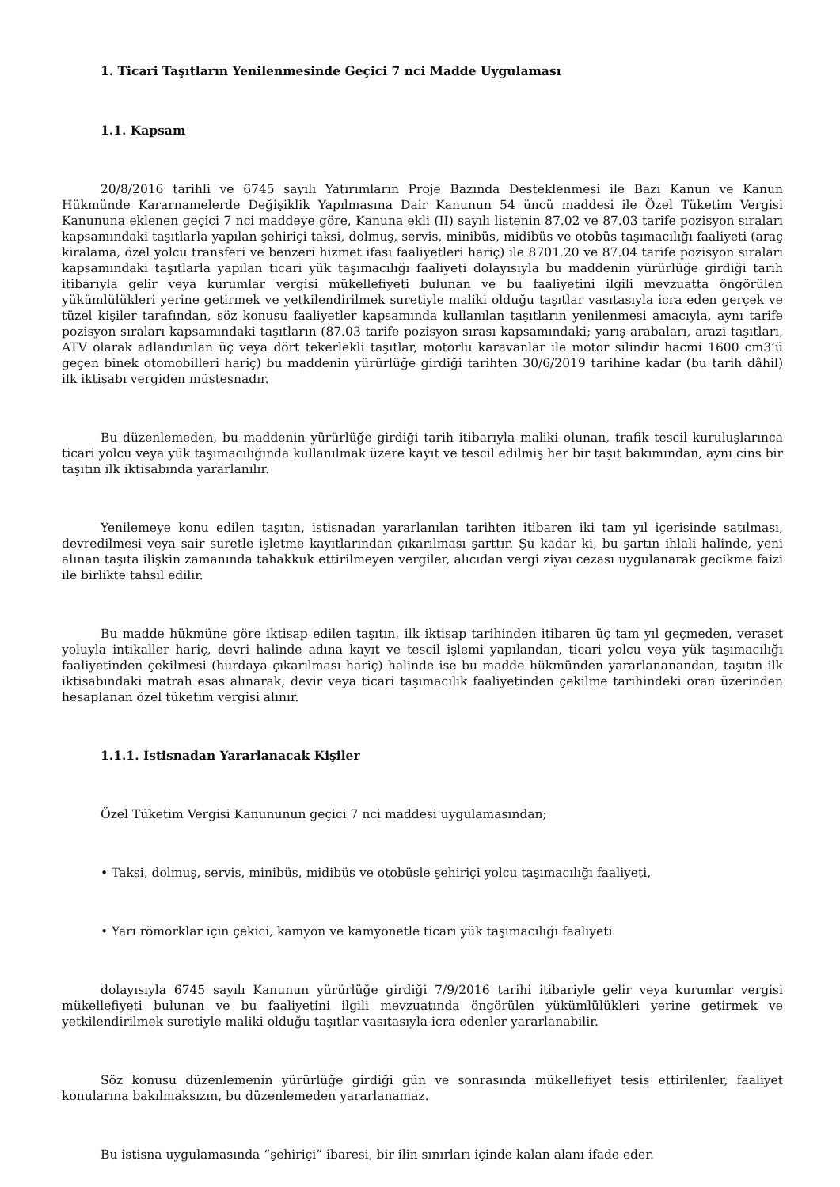1. Ticari Taşıtların Yenilenmesinde Geçici 7 nci Madde Uygulaması
1.1. Kapsam
20/8/2016 tarihli ve 6745 sayılı Yatırımların Proje Bazında Desteklenmesi ile Bazı Kanun ve Kanun Hükmünde Kararnamelerde Değişiklik Yapılmasına Dair Kanunun 54 üncü maddesi ile Özel Tüketim Vergisi Kanununa eklenen geçici 7 nci maddeye göre, Kanuna ekli (II) sayılı listenin 87.02 ve 87.03 tarife pozisyon sıraları kapsamındaki taşıtlarla yapılan şehiriçi taksi, dolmuş, servis, minibüs, midibüs ve otobüs taşımacılığı faaliyeti (araç kiralama, özel yolcu transferi ve benzeri hizmet ifası faaliyetleri hariç) ile 8701.20 ve 87.04 tarife pozisyon sıraları kapsamındaki taşıtlarla yapılan ticari yük taşımacılığı faaliyeti dolayısıyla bu maddenin yürürlüğe girdiği tarih itibarıyla gelir veya kurumlar vergisi mükellefiyeti bulunan ve bu faaliyetini ilgili mevzuatta öngörülen yükümlülükleri yerine getirmek ve yetkilendirilmek suretiyle maliki olduğu taşıtlar vasıtasıyla icra eden gerçek ve tüzel kişiler tarafından, söz konusu faaliyetler kapsamında kullanılan taşıtların yenilenmesi amacıyla, aynı tarife pozisyon sıraları kapsamındaki taşıtların (87.03 tarife pozisyon sırası kapsamındaki; yarış arabaları, arazi taşıtları, ATV olarak adlandırılan üç veya dört tekerlekli taşıtlar, motorlu karavanlar ile motor silindir hacmi 1600 cm3’ü geçen binek otomobilleri hariç) bu maddenin yürürlüğe girdiği tarihten 30/6/2019 tarihine kadar (bu tarih dâhil) ilk iktisabı vergiden müstesnadır.
Bu düzenlemeden, bu maddenin yürürlüğe girdiği tarih itibarıyla maliki olunan, trafik tescil kuruluşlarınca ticari yolcu veya yük taşımacılığında kullanılmak üzere kayıt ve tescil edilmiş her bir taşıt bakımından, aynı cins bir taşıtın ilk iktisabında yararlanılır.
Yenilemeye konu edilen taşıtın, istisnadan yararlanılan tarihten itibaren iki tam yıl içerisinde satılması, devredilmesi veya sair suretle işletme kayıtlarından çıkarılması şarttır. Şu kadar ki, bu şartın ihlali halinde, yeni alınan taşıta ilişkin zamanında tahakkuk ettirilmeyen vergiler, alıcıdan vergi ziyaı cezası uygulanarak gecikme faizi ile birlikte tahsil edilir.
Bu madde hükmüne göre iktisap edilen taşıtın, ilk iktisap tarihinden itibaren üç tam yıl geçmeden, veraset yoluyla intikaller hariç, devri halinde adına kayıt ve tescil işlemi yapılandan, ticari yolcu veya yük taşımacılığı faaliyetinden çekilmesi (hurdaya çıkarılması hariç) halinde ise bu madde hükmünden yararlananandan, taşıtın ilk iktisabındaki matrah esas alınarak, devir veya ticari taşımacılık faaliyetinden çekilme tarihindeki oran üzerinden hesaplanan özel tüketim vergisi alınır.
1.1.1. İstisnadan Yararlanacak Kişiler
Özel Tüketim Vergisi Kanununun geçici 7 nci maddesi uygulamasından;
• Taksi, dolmuş, servis, minibüs, midibüs ve otobüsle şehiriçi yolcu taşımacılığı faaliyeti,
• Yarı römorklar için çekici, kamyon ve kamyonetle ticari yük taşımacılığı faaliyeti
dolayısıyla 6745 sayılı Kanunun yürürlüğe girdiği 7/9/2016 tarihi itibariyle gelir veya kurumlar vergisi mükellefiyeti bulunan ve bu faaliyetini ilgili mevzuatında öngörülen yükümlülükleri yerine getirmek ve yetkilendirilmek suretiyle maliki olduğu taşıtlar vasıtasıyla icra edenler yararlanabilir.
Söz konusu düzenlemenin yürürlüğe girdiği gün ve sonrasında mükellefiyet tesis ettirilenler, faaliyet konularına bakılmaksızın, bu düzenlemeden yararlanamaz.
Bu istisna uygulamasında “şehiriçi” ibaresi, bir ilin sınırları içinde kalan alanı ifade eder.